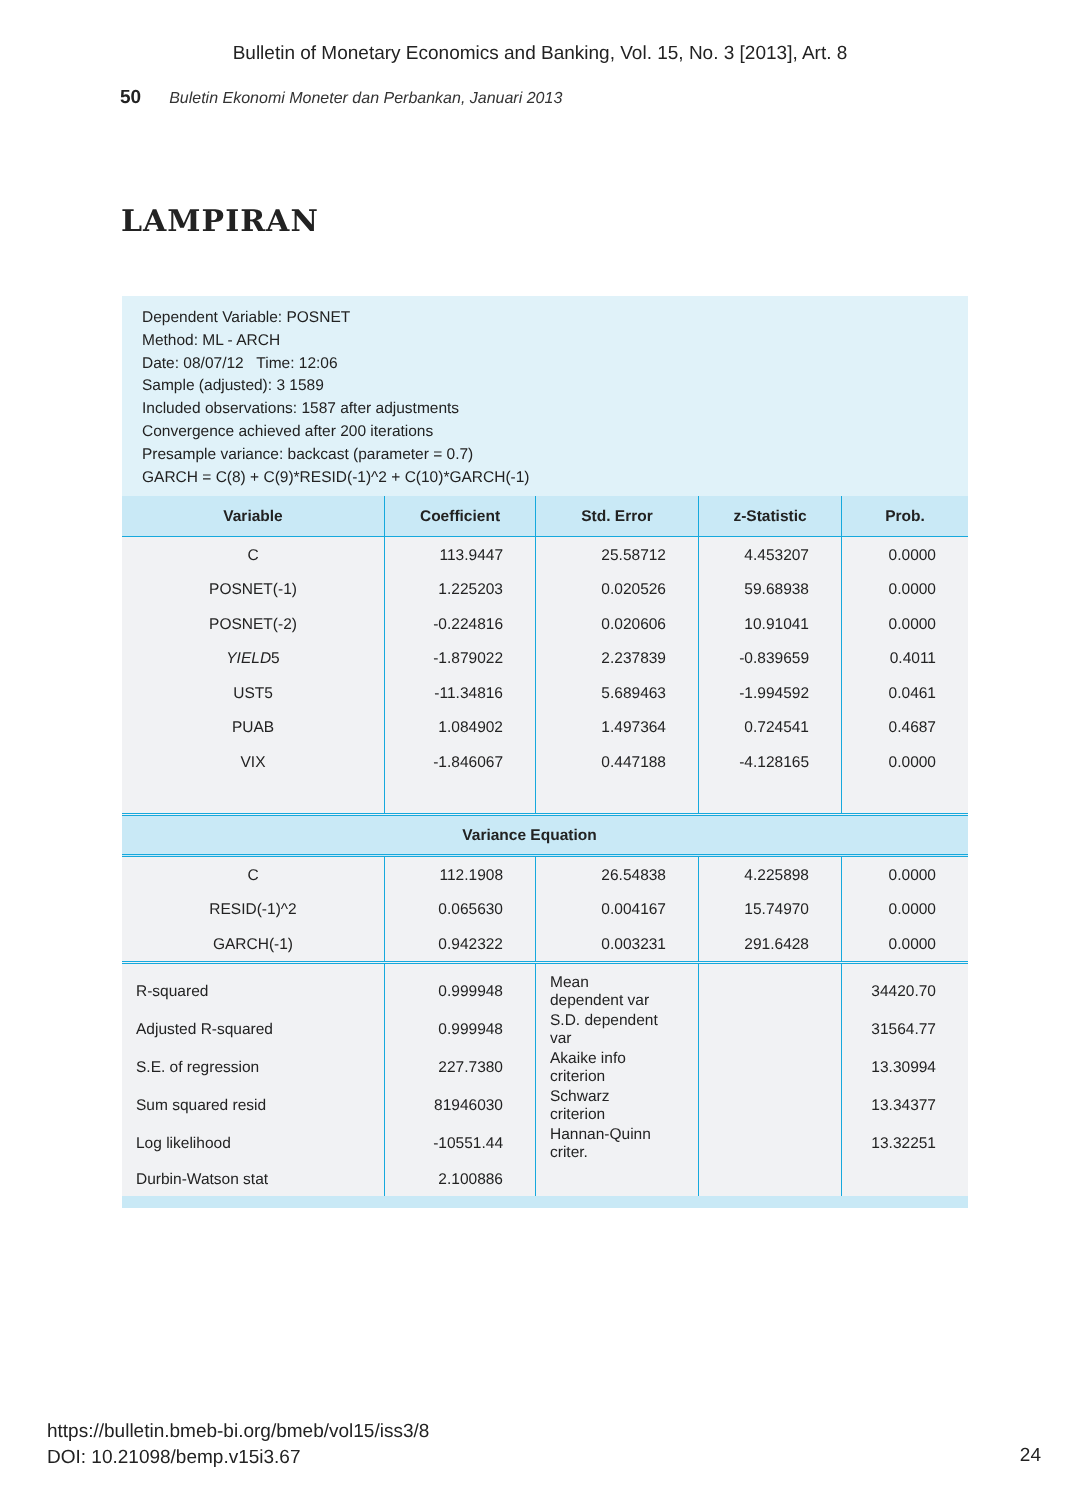Bulletin of Monetary Economics and Banking, Vol. 15, No. 3 [2013], Art. 8
50 Buletin Ekonomi Moneter dan Perbankan, Januari 2013
LAMPIRAN
Dependent Variable: POSNET
Method: ML - ARCH
Date: 08/07/12 Time: 12:06
Sample (adjusted): 3 1589
Included observations: 1587 after adjustments
Convergence achieved after 200 iterations
Presample variance: backcast (parameter = 0.7)
GARCH = C(8) + C(9)*RESID(-1)^2 + C(10)*GARCH(-1)
| Variable | Coefficient | Std. Error | z-Statistic | Prob. |
| --- | --- | --- | --- | --- |
| C | 113.9447 | 25.58712 | 4.453207 | 0.0000 |
| POSNET(-1) | 1.225203 | 0.020526 | 59.68938 | 0.0000 |
| POSNET(-2) | -0.224816 | 0.020606 | 10.91041 | 0.0000 |
| YIELD 5 | -1.879022 | 2.237839 | -0.839659 | 0.4011 |
| UST5 | -11.34816 | 5.689463 | -1.994592 | 0.0461 |
| PUAB | 1.084902 | 1.497364 | 0.724541 | 0.4687 |
| VIX | -1.846067 | 0.447188 | -4.128165 | 0.0000 |
| Variance Equation | | | | |
| C | 112.1908 | 26.54838 | 4.225898 | 0.0000 |
| RESID(-1)^2 | 0.065630 | 0.004167 | 15.74970 | 0.0000 |
| GARCH(-1) | 0.942322 | 0.003231 | 291.6428 | 0.0000 |
| R-squared | 0.999948 | Mean dependent var | | 34420.70 |
| Adjusted R-squared | 0.999948 | S.D. dependent var | | 31564.77 |
| S.E. of regression | 227.7380 | Akaike info criterion | | 13.30994 |
| Sum squared resid | 81946030 | Schwarz criterion | | 13.34377 |
| Log likelihood | -10551.44 | Hannan-Quinn criter. | | 13.32251 |
| Durbin-Watson stat | 2.100886 | | | |
https://bulletin.bmeb-bi.org/bmeb/vol15/iss3/8
DOI: 10.21098/bemp.v15i3.67
24